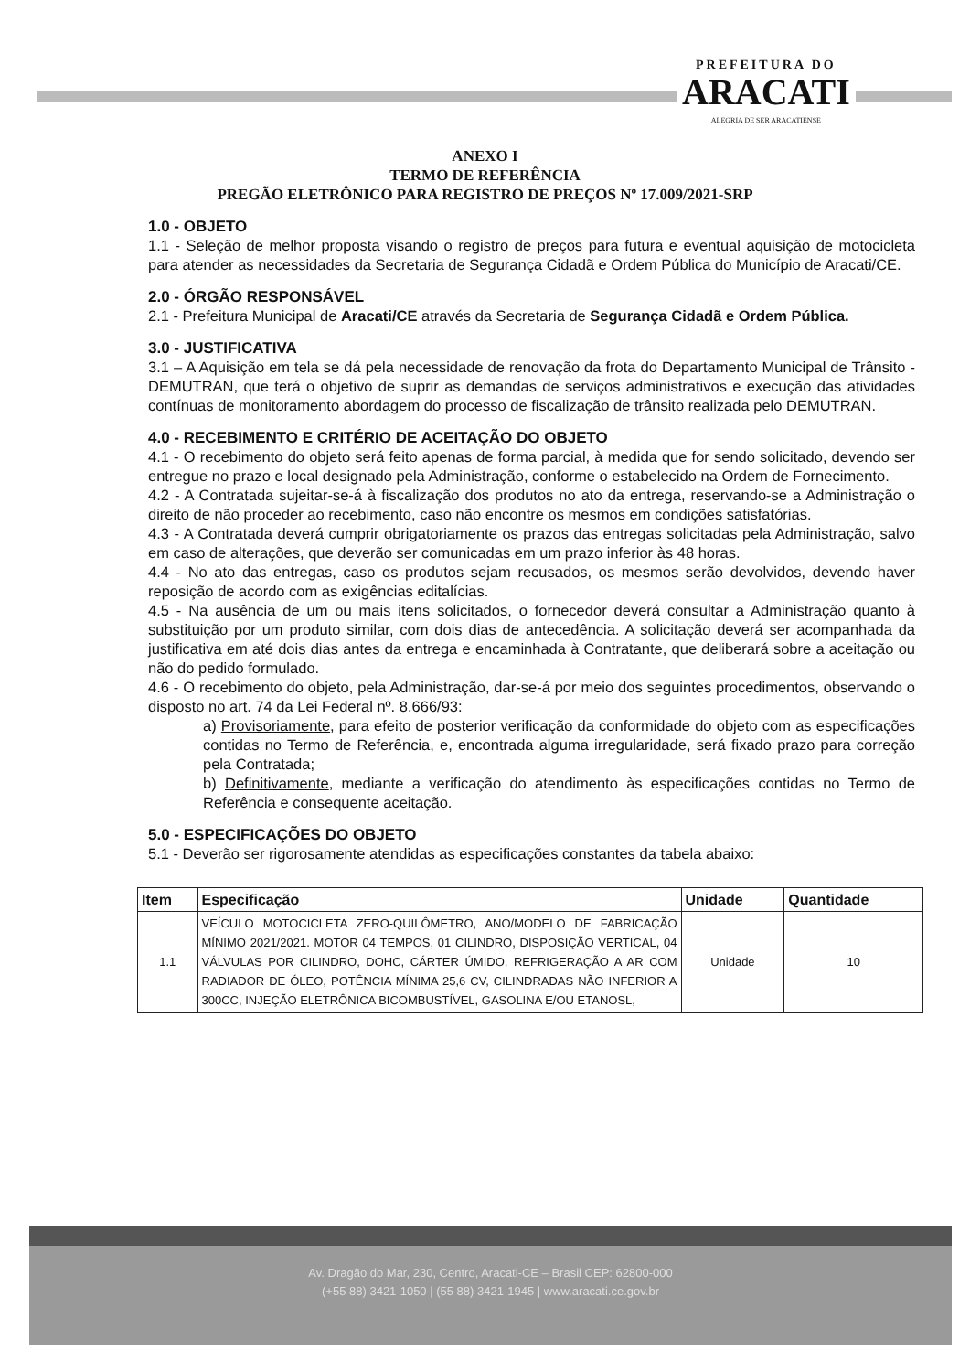PREFEITURA DO
ARACATI
ALEGRIA DE SER ARACATIENSE
ANEXO I
TERMO DE REFERÊNCIA
PREGÃO ELETRÔNICO PARA REGISTRO DE PREÇOS Nº 17.009/2021-SRP
1.0 - OBJETO
1.1 - Seleção de melhor proposta visando o registro de preços para futura e eventual aquisição de motocicleta para atender as necessidades da Secretaria de Segurança Cidadã e Ordem Pública do Município de Aracati/CE.
2.0 - ÓRGÃO RESPONSÁVEL
2.1 - Prefeitura Municipal de Aracati/CE através da Secretaria de Segurança Cidadã e Ordem Pública.
3.0 - JUSTIFICATIVA
3.1 – A Aquisição em tela se dá pela necessidade de renovação da frota do Departamento Municipal de Trânsito - DEMUTRAN, que terá o objetivo de suprir as demandas de serviços administrativos e execução das atividades contínuas de monitoramento abordagem do processo de fiscalização de trânsito realizada pelo DEMUTRAN.
4.0 - RECEBIMENTO E CRITÉRIO DE ACEITAÇÃO DO OBJETO
4.1 - O recebimento do objeto será feito apenas de forma parcial, à medida que for sendo solicitado, devendo ser entregue no prazo e local designado pela Administração, conforme o estabelecido na Ordem de Fornecimento.
4.2 - A Contratada sujeitar-se-á à fiscalização dos produtos no ato da entrega, reservando-se a Administração o direito de não proceder ao recebimento, caso não encontre os mesmos em condições satisfatórias.
4.3 - A Contratada deverá cumprir obrigatoriamente os prazos das entregas solicitadas pela Administração, salvo em caso de alterações, que deverão ser comunicadas em um prazo inferior às 48 horas.
4.4 - No ato das entregas, caso os produtos sejam recusados, os mesmos serão devolvidos, devendo haver reposição de acordo com as exigências editalícias.
4.5 - Na ausência de um ou mais itens solicitados, o fornecedor deverá consultar a Administração quanto à substituição por um produto similar, com dois dias de antecedência. A solicitação deverá ser acompanhada da justificativa em até dois dias antes da entrega e encaminhada à Contratante, que deliberará sobre a aceitação ou não do pedido formulado.
4.6 - O recebimento do objeto, pela Administração, dar-se-á por meio dos seguintes procedimentos, observando o disposto no art. 74 da Lei Federal nº. 8.666/93:
a) Provisoriamente, para efeito de posterior verificação da conformidade do objeto com as especificações contidas no Termo de Referência, e, encontrada alguma irregularidade, será fixado prazo para correção pela Contratada;
b) Definitivamente, mediante a verificação do atendimento às especificações contidas no Termo de Referência e consequente aceitação.
5.0 - ESPECIFICAÇÕES DO OBJETO
5.1 - Deverão ser rigorosamente atendidas as especificações constantes da tabela abaixo:
| Item | Especificação | Unidade | Quantidade |
| --- | --- | --- | --- |
| 1.1 | VEÍCULO MOTOCICLETA ZERO-QUILÔMETRO, ANO/MODELO DE FABRICAÇÃO MÍNIMO 2021/2021. MOTOR 04 TEMPOS, 01 CILINDRO, DISPOSIÇÃO VERTICAL, 04 VÁLVULAS POR CILINDRO, DOHC, CÁRTER ÚMIDO, REFRIGERAÇÃO A AR COM RADIADOR DE ÓLEO, POTÊNCIA MÍNIMA 25,6 CV, CILINDRADAS NÃO INFERIOR A 300CC, INJEÇÃO ELETRÔNICA BICOMBUSTÍVEL, GASOLINA E/OU ETANOSL, | Unidade | 10 |
Av. Dragão do Mar, 230, Centro, Aracati-CE – Brasil CEP: 62800-000
(+55 88) 3421-1050 | (55 88) 3421-1945 | www.aracati.ce.gov.br